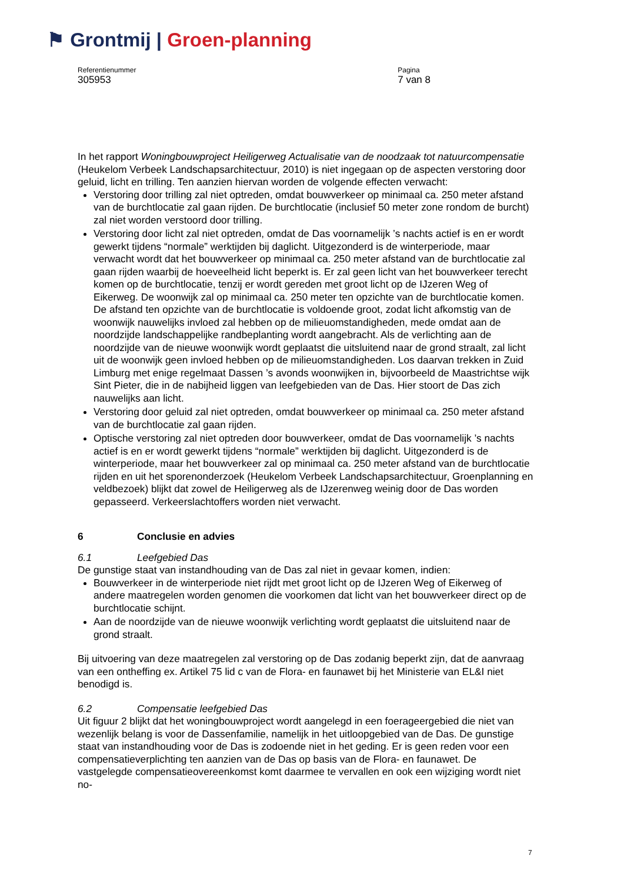⚑ Grontmij | Groen-planning
Referentienummer
305953
Pagina
7 van 8
In het rapport Woningbouwproject Heiligerweg Actualisatie van de noodzaak tot natuurcompensatie (Heukelom Verbeek Landschapsarchitectuur, 2010) is niet ingegaan op de aspecten verstoring door geluid, licht en trilling. Ten aanzien hiervan worden de volgende effecten verwacht:
Verstoring door trilling zal niet optreden, omdat bouwverkeer op minimaal ca. 250 meter afstand van de burchtlocatie zal gaan rijden. De burchtlocatie (inclusief 50 meter zone rondom de burcht) zal niet worden verstoord door trilling.
Verstoring door licht zal niet optreden, omdat de Das voornamelijk ’s nachts actief is en er wordt gewerkt tijdens “normale” werktijden bij daglicht. Uitgezonderd is de winterperiode, maar verwacht wordt dat het bouwverkeer op minimaal ca. 250 meter afstand van de burchtlocatie zal gaan rijden waarbij de hoeveelheid licht beperkt is. Er zal geen licht van het bouwverkeer terecht komen op de burchtlocatie, tenzij er wordt gereden met groot licht op de IJzeren Weg of Eikerweg. De woonwijk zal op minimaal ca. 250 meter ten opzichte van de burchtlocatie komen. De afstand ten opzichte van de burchtlocatie is voldoende groot, zodat licht afkomstig van de woonwijk nauwelijks invloed zal hebben op de milieuomstandigheden, mede omdat aan de noordzijde landschappelijke randbeplanting wordt aangebracht. Als de verlichting aan de noordzijde van de nieuwe woonwijk wordt geplaatst die uitsluitend naar de grond straalt, zal licht uit de woonwijk geen invloed hebben op de milieuomstandigheden. Los daarvan trekken in Zuid Limburg met enige regelmaat Dassen ’s avonds woonwijken in, bijvoorbeeld de Maastrichtse wijk Sint Pieter, die in de nabijheid liggen van leefgebieden van de Das. Hier stoort de Das zich nauwelijks aan licht.
Verstoring door geluid zal niet optreden, omdat bouwverkeer op minimaal ca. 250 meter afstand van de burchtlocatie zal gaan rijden.
Optische verstoring zal niet optreden door bouwverkeer, omdat de Das voornamelijk ’s nachts actief is en er wordt gewerkt tijdens “normale” werktijden bij daglicht. Uitgezonderd is de winterperiode, maar het bouwverkeer zal op minimaal ca. 250 meter afstand van de burchtlocatie rijden en uit het sporenonderzoek (Heukelom Verbeek Landschapsarchitectuur, Groenplanning en veldbezoek) blijkt dat zowel de Heiligerweg als de IJzerenweg weinig door de Das worden gepasseerd. Verkeerslachtoffers worden niet verwacht.
6 Conclusie en advies
6.1 Leefgebied Das
De gunstige staat van instandhouding van de Das zal niet in gevaar komen, indien:
Bouwverkeer in de winterperiode niet rijdt met groot licht op de IJzeren Weg of Eikerweg of andere maatregelen worden genomen die voorkomen dat licht van het bouwverkeer direct op de burchtlocatie schijnt.
Aan de noordzijde van de nieuwe woonwijk verlichting wordt geplaatst die uitsluitend naar de grond straalt.
Bij uitvoering van deze maatregelen zal verstoring op de Das zodanig beperkt zijn, dat de aanvraag van een ontheffing ex. Artikel 75 lid c van de Flora- en faunawet bij het Ministerie van EL&I niet benodigd is.
6.2 Compensatie leefgebied Das
Uit figuur 2 blijkt dat het woningbouwproject wordt aangelegd in een foerageergebied die niet van wezenlijk belang is voor de Dassenfamilie, namelijk in het uitloopgebied van de Das. De gunstige staat van instandhouding voor de Das is zodoende niet in het geding. Er is geen reden voor een compensatieverplichting ten aanzien van de Das op basis van de Flora- en faunawet. De vastgelegde compensatieovereenkomst komt daarmee te vervallen en ook een wijziging wordt niet no-
7